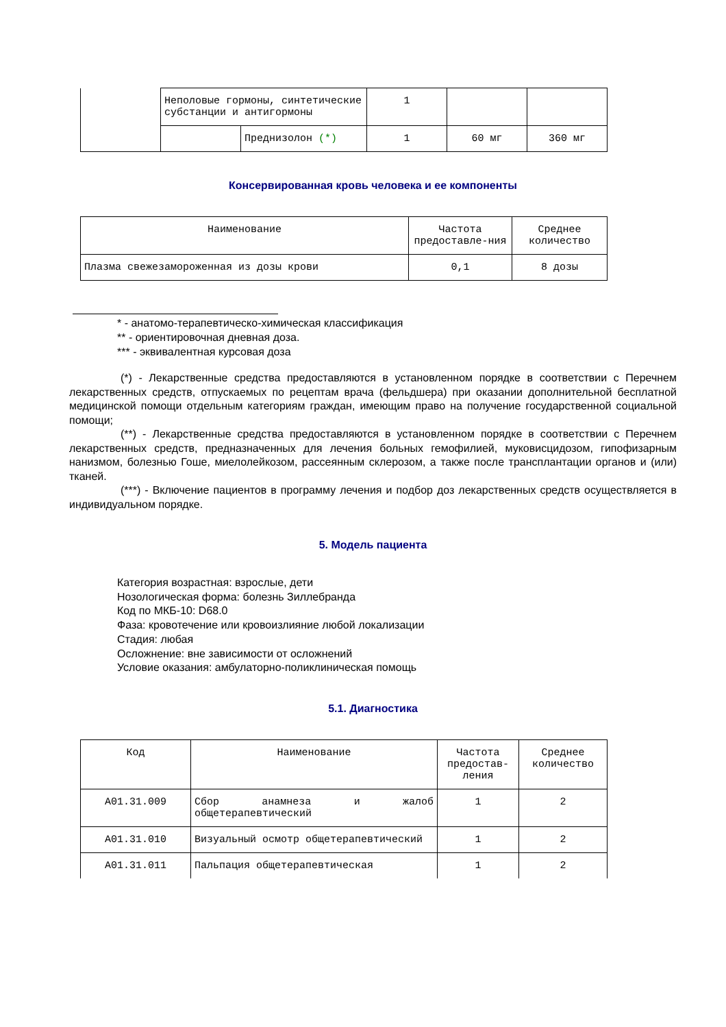| | Неполовые гормоны, синтетические субстанции и антигормоны | | 1 | | |
| | | Преднизолон (*) | 1 | 60 мг | 360 мг |
Консервированная кровь человека и ее компоненты
| Наименование | Частота предоставле-ния | Среднее количество |
| --- | --- | --- |
| Плазма свежезамороженная из дозы крови | 0,1 | 8 дозы |
* - анатомо-терапевтическо-химическая классификация
** - ориентировочная дневная доза.
*** - эквивалентная курсовая доза
(*) - Лекарственные средства предоставляются в установленном порядке в соответствии с Перечнем лекарственных средств, отпускаемых по рецептам врача (фельдшера) при оказании дополнительной бесплатной медицинской помощи отдельным категориям граждан, имеющим право на получение государственной социальной помощи;
(**) - Лекарственные средства предоставляются в установленном порядке в соответствии с Перечнем лекарственных средств, предназначенных для лечения больных гемофилией, муковисцидозом, гипофизарным нанизмом, болезнью Гоше, миелолейкозом, рассеянным склерозом, а также после трансплантации органов и (или) тканей.
(***) - Включение пациентов в программу лечения и подбор доз лекарственных средств осуществляется в индивидуальном порядке.
5. Модель пациента
Категория возрастная: взрослые, дети
Нозологическая форма: болезнь Зиллебранда
Код по МКБ-10: D68.0
Фаза: кровотечение или кровоизлияние любой локализации
Стадия: любая
Осложнение: вне зависимости от осложнений
Условие оказания: амбулаторно-поликлиническая помощь
5.1. Диагностика
| Код | Наименование | Частота предостав-ления | Среднее количество |
| --- | --- | --- | --- |
| A01.31.009 | Сбор анамнеза и жалоб общетерапевтический | 1 | 2 |
| A01.31.010 | Визуальный осмотр общетерапевтический | 1 | 2 |
| A01.31.011 | Пальпация общетерапевтическая | 1 | 2 |